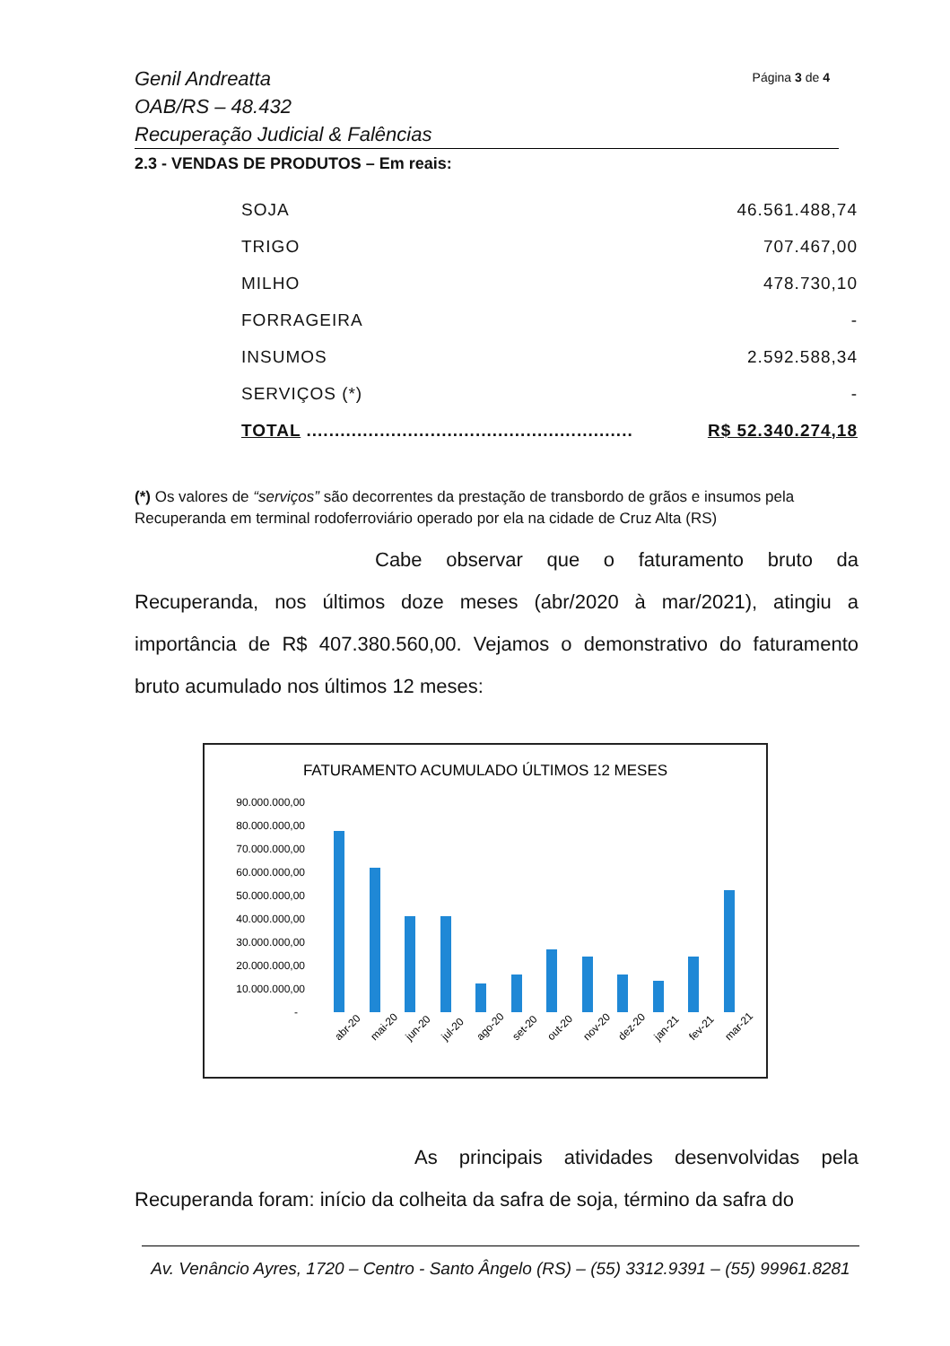Genil Andreatta
OAB/RS – 48.432
Recuperação Judicial & Falências
Página 3 de 4
2.3 - VENDAS DE PRODUTOS – Em reais:
| SOJA | 46.561.488,74 |
| TRIGO | 707.467,00 |
| MILHO | 478.730,10 |
| FORRAGEIRA | - |
| INSUMOS | 2.592.588,34 |
| SERVIÇOS (*) | - |
| TOTAL .......................................................... | R$ 52.340.274,18 |
(*) Os valores de “serviços” são decorrentes da prestação de transbordo de grãos e insumos pela Recuperanda em terminal rodoferroviário operado por ela na cidade de Cruz Alta (RS)
Cabe observar que o faturamento bruto da Recuperanda, nos últimos doze meses (abr/2020 à mar/2021), atingiu a importância de R$ 407.380.560,00. Vejamos o demonstrativo do faturamento bruto acumulado nos últimos 12 meses:
FATURAMENTO ACUMULADO ÚLTIMOS 12 MESES
90.000.000,00
80.000.000,00
70.000.000,00
60.000.000,00
50.000.000,00
40.000.000,00
30.000.000,00
20.000.000,00
10.000.000,00
-
abr-20
mai-20
jun-20
jul-20
ago-20
set-20
out-20
nov-20
dez-20
jan-21
fev-21
mar-21
As principais atividades desenvolvidas pela Recuperanda foram: início da colheita da safra de soja, término da safra do
Av. Venâncio Ayres, 1720 – Centro - Santo Ângelo (RS) – (55) 3312.9391 – (55) 99961.8281